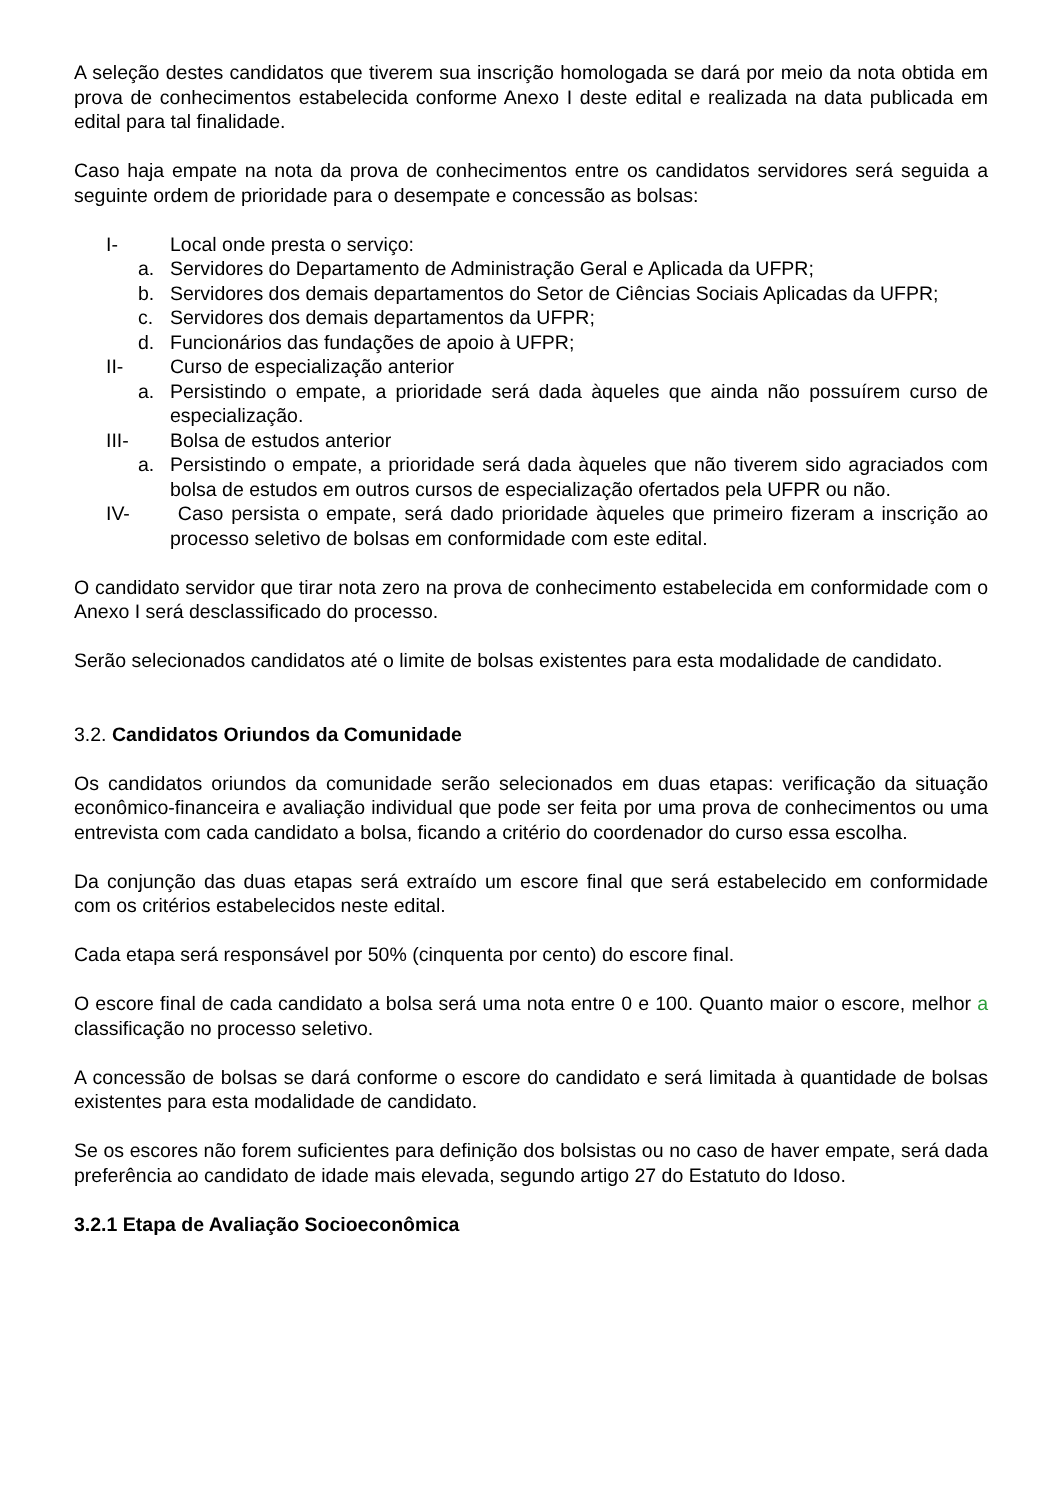A seleção destes candidatos que tiverem sua inscrição homologada se dará por meio da nota obtida em prova de conhecimentos estabelecida conforme Anexo I deste edital e realizada na data publicada em edital para tal finalidade.
Caso haja empate na nota da prova de conhecimentos entre os candidatos servidores será seguida a seguinte ordem de prioridade para o desempate e concessão as bolsas:
I- Local onde presta o serviço:
a. Servidores do Departamento de Administração Geral e Aplicada da UFPR;
b. Servidores dos demais departamentos do Setor de Ciências Sociais Aplicadas da UFPR;
c. Servidores dos demais departamentos da UFPR;
d. Funcionários das fundações de apoio à UFPR;
II- Curso de especialização anterior
a. Persistindo o empate, a prioridade será dada àqueles que ainda não possuírem curso de especialização.
III- Bolsa de estudos anterior
a. Persistindo o empate, a prioridade será dada àqueles que não tiverem sido agraciados com bolsa de estudos em outros cursos de especialização ofertados pela UFPR ou não.
IV- Caso persista o empate, será dado prioridade àqueles que primeiro fizeram a inscrição ao processo seletivo de bolsas em conformidade com este edital.
O candidato servidor que tirar nota zero na prova de conhecimento estabelecida em conformidade com o Anexo I será desclassificado do processo.
Serão selecionados candidatos até o limite de bolsas existentes para esta modalidade de candidato.
3.2. Candidatos Oriundos da Comunidade
Os candidatos oriundos da comunidade serão selecionados em duas etapas: verificação da situação econômico-financeira e avaliação individual que pode ser feita por uma prova de conhecimentos ou uma entrevista com cada candidato a bolsa, ficando a critério do coordenador do curso essa escolha.
Da conjunção das duas etapas será extraído um escore final que será estabelecido em conformidade com os critérios estabelecidos neste edital.
Cada etapa será responsável por 50% (cinquenta por cento) do escore final.
O escore final de cada candidato a bolsa será uma nota entre 0 e 100. Quanto maior o escore, melhor a classificação no processo seletivo.
A concessão de bolsas se dará conforme o escore do candidato e será limitada à quantidade de bolsas existentes para esta modalidade de candidato.
Se os escores não forem suficientes para definição dos bolsistas ou no caso de haver empate, será dada preferência ao candidato de idade mais elevada, segundo artigo 27 do Estatuto do Idoso.
3.2.1 Etapa de Avaliação Socioeconômica